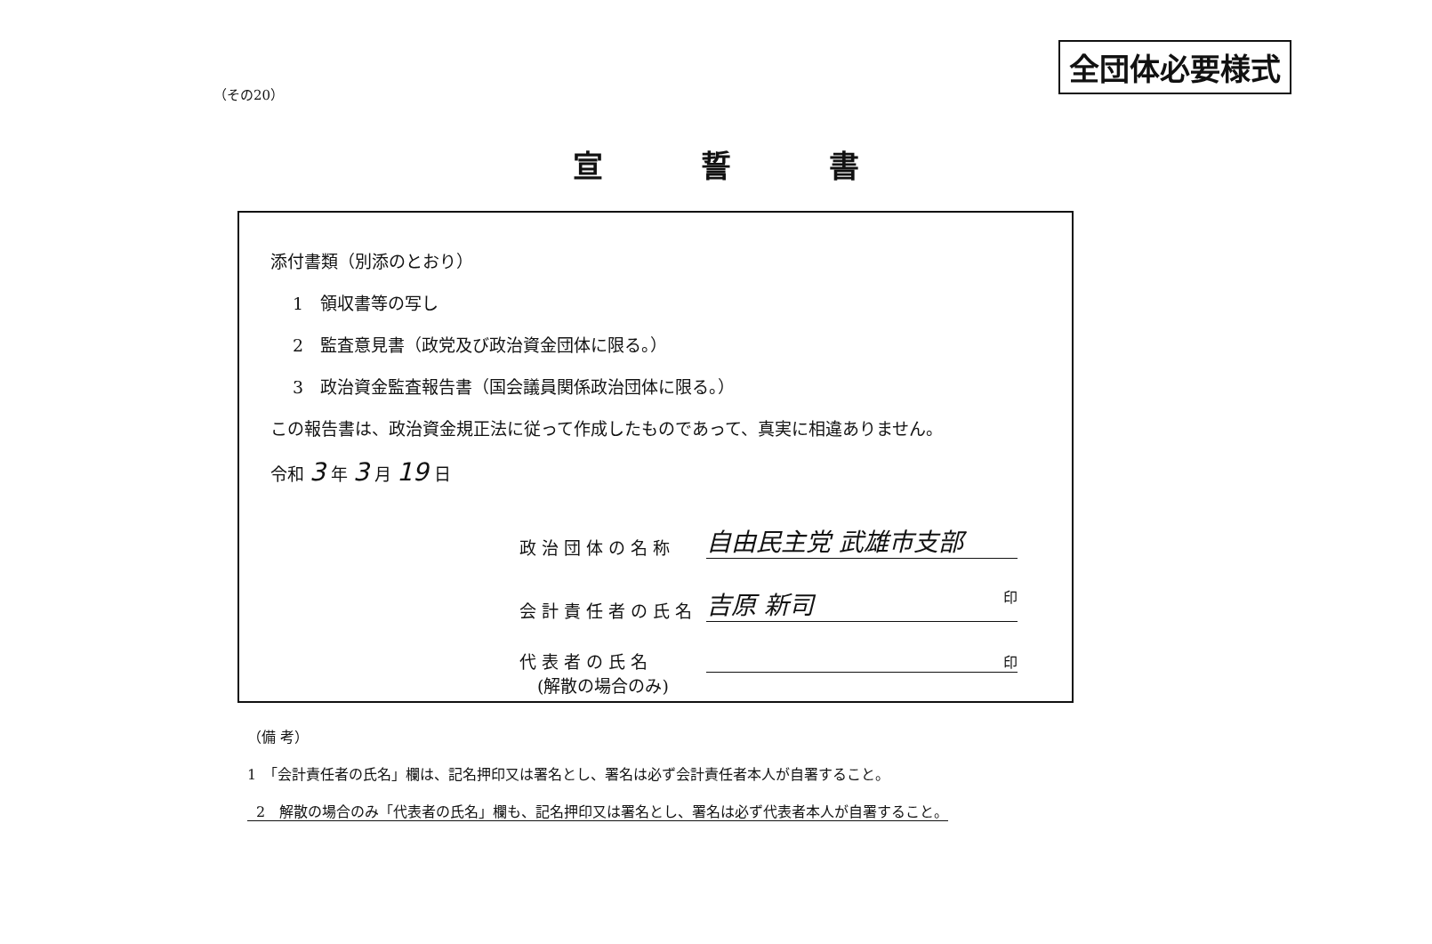全団体必要様式
（その20）
宣誓書
添付書類（別添のとおり）
1　領収書等の写し
2　監査意見書（政党及び政治資金団体に限る。）
3　政治資金監査報告書（国会議員関係政治団体に限る。）
この報告書は、政治資金規正法に従って作成したものであって、真実に相違ありません。
令和 3 年 3 月 19 日
政治団体の名称
自由民主党 武雄市支部
会計責任者の氏名
吉原 新司 印
代表者の氏名
印
(解散の場合のみ)
（備 考）
1　「会計責任者の氏名」欄は、記名押印又は署名とし、署名は必ず会計責任者本人が自署すること。
2　解散の場合のみ「代表者の氏名」欄も、記名押印又は署名とし、署名は必ず代表者本人が自署すること。